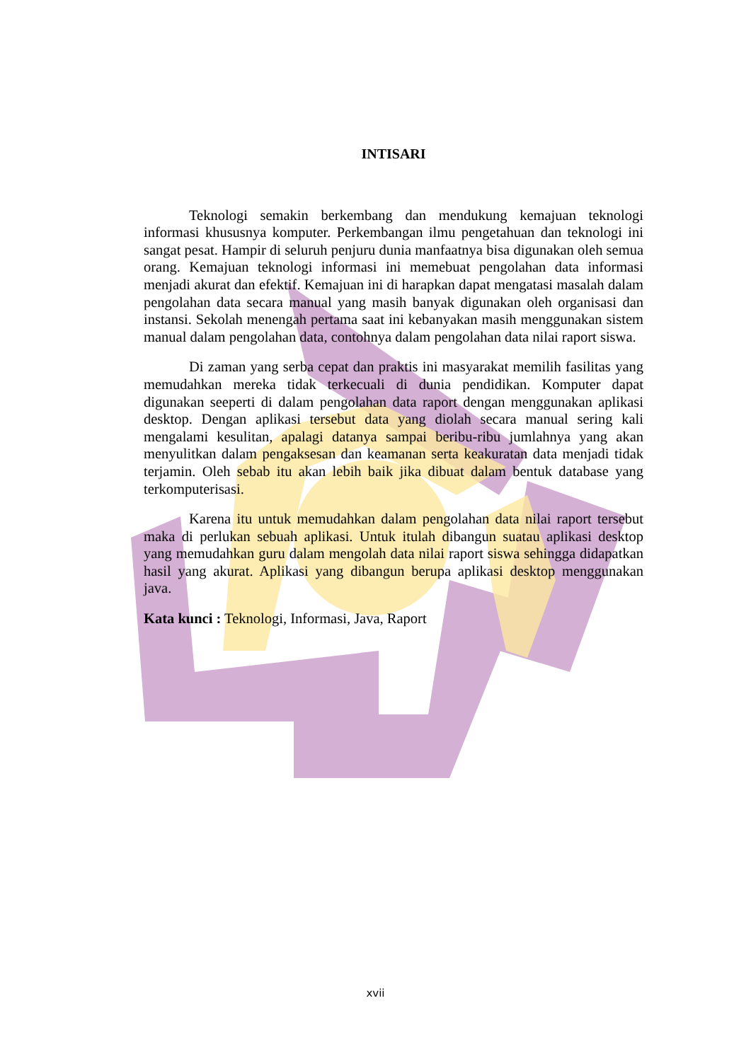INTISARI
Teknologi semakin berkembang dan mendukung kemajuan teknologi informasi khususnya komputer. Perkembangan ilmu pengetahuan dan teknologi ini sangat pesat. Hampir di seluruh penjuru dunia manfaatnya bisa digunakan oleh semua orang. Kemajuan teknologi informasi ini memebuat pengolahan data informasi menjadi akurat dan efektif. Kemajuan ini di harapkan dapat mengatasi masalah dalam pengolahan data secara manual yang masih banyak digunakan oleh organisasi dan instansi. Sekolah menengah pertama saat ini kebanyakan masih menggunakan sistem manual dalam pengolahan data, contohnya dalam pengolahan data nilai raport siswa.
Di zaman yang serba cepat dan praktis ini masyarakat memilih fasilitas yang memudahkan mereka tidak terkecuali di dunia pendidikan. Komputer dapat digunakan seeperti di dalam pengolahan data raport dengan menggunakan aplikasi desktop. Dengan aplikasi tersebut data yang diolah secara manual sering kali mengalami kesulitan, apalagi datanya sampai beribu-ribu jumlahnya yang akan menyulitkan dalam pengaksesan dan keamanan serta keakuratan data menjadi tidak terjamin. Oleh sebab itu akan lebih baik jika dibuat dalam bentuk database yang terkomputerisasi.
Karena itu untuk memudahkan dalam pengolahan data nilai raport tersebut maka di perlukan sebuah aplikasi. Untuk itulah dibangun suatau aplikasi desktop yang memudahkan guru dalam mengolah data nilai raport siswa sehingga didapatkan hasil yang akurat. Aplikasi yang dibangun berupa aplikasi desktop menggunakan java.
Kata kunci : Teknologi, Informasi, Java, Raport
xvii